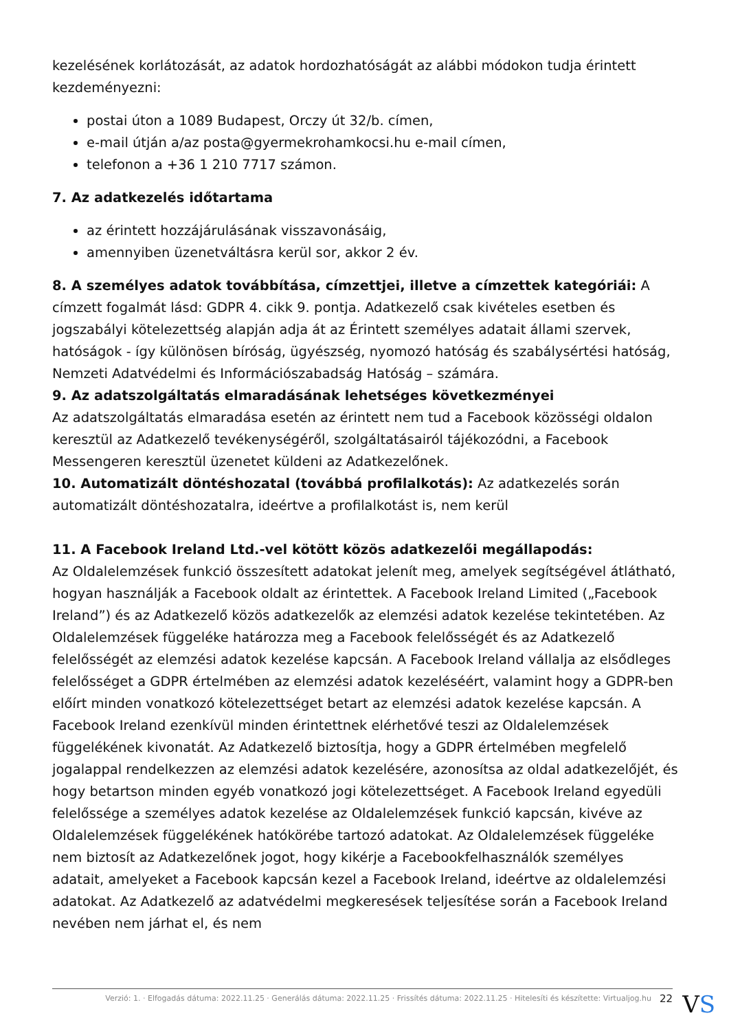kezelésének korlátozását, az adatok hordozhatóságát az alábbi módokon tudja érintett kezdeményezni:
postai úton a 1089 Budapest, Orczy út 32/b. címen,
e-mail útján a/az posta@gyermekrohamkocsi.hu e-mail címen,
telefonon a +36 1 210 7717 számon.
7. Az adatkezelés időtartama
az érintett hozzájárulásának visszavonásáig,
amennyiben üzenetváltásra kerül sor, akkor 2 év.
8. A személyes adatok továbbítása, címzettjei, illetve a címzettek kategóriái: A címzett fogalmát lásd: GDPR 4. cikk 9. pontja. Adatkezelő csak kivételes esetben és jogszabályi kötelezettség alapján adja át az Érintett személyes adatait állami szervek, hatóságok - így különösen bíróság, ügyészség, nyomozó hatóság és szabálysértési hatóság, Nemzeti Adatvédelmi és Információszabadság Hatóság – számára.
9. Az adatszolgáltatás elmaradásának lehetséges következményei
Az adatszolgáltatás elmaradása esetén az érintett nem tud a Facebook közösségi oldalon keresztül az Adatkezelő tevékenységéről, szolgáltatásairól tájékozódni, a Facebook Messengeren keresztül üzenetet küldeni az Adatkezelőnek.
10. Automatizált döntéshozatal (továbbá profilalkotás): Az adatkezelés során automatizált döntéshozatalra, ideértve a profilalkotást is, nem kerül
11. A Facebook Ireland Ltd.-vel kötött közös adatkezelői megállapodás:
Az Oldalelemzések funkció összesített adatokat jelenít meg, amelyek segítségével átlátható, hogyan használják a Facebook oldalt az érintettek. A Facebook Ireland Limited („Facebook Ireland”) és az Adatkezelő közös adatkezelők az elemzési adatok kezelése tekintetében. Az Oldalelemzések függeléke határozza meg a Facebook felelősségét és az Adatkezelő felelősségét az elemzési adatok kezelése kapcsán. A Facebook Ireland vállalja az elsődleges felelősséget a GDPR értelmében az elemzési adatok kezeléséért, valamint hogy a GDPR-ben előírt minden vonatkozó kötelezettséget betart az elemzési adatok kezelése kapcsán. A Facebook Ireland ezenkívül minden érintettnek elérhetővé teszi az Oldalelemzések függelékének kivonatát. Az Adatkezelő biztosítja, hogy a GDPR értelmében megfelelő jogalappal rendelkezzen az elemzési adatok kezelésére, azonosítsa az oldal adatkezelőjét, és hogy betartson minden egyéb vonatkozó jogi kötelezettséget. A Facebook Ireland egyedüli felelőssége a személyes adatok kezelése az Oldalelemzések funkció kapcsán, kivéve az Oldalelemzések függelékének hatókörébe tartozó adatokat. Az Oldalelemzések függeléke nem biztosít az Adatkezelőnek jogot, hogy kikérje a Facebookfelhasználók személyes adatait, amelyeket a Facebook kapcsán kezel a Facebook Ireland, ideértve az oldalelemzési adatokat. Az Adatkezelő az adatvédelmi megkeresések teljesítése során a Facebook Ireland nevében nem járhat el, és nem
Verzió: 1. · Elfogadás dátuma: 2022.11.25 · Generálás dátuma: 2022.11.25 · Frissítés dátuma: 2022.11.25 · Hitelesíti és készítette: Virtualjog.hu 22
VS